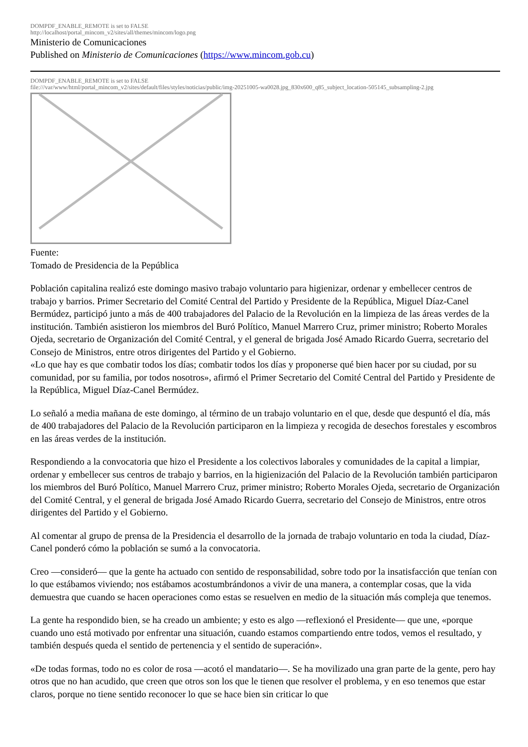DOMPDF_ENABLE_REMOTE is set to FALSE
http://localhost/portal_mincom_v2/sites/all/themes/mincom/logo.png
Ministerio de Comunicaciones
Published on Ministerio de Comunicaciones (https://www.mincom.gob.cu)
DOMPDF_ENABLE_REMOTE is set to FALSE
file:///var/www/html/portal_mincom_v2/sites/default/files/styles/noticias/public/img-20251005-wa0028.jpg_830x600_q85_subject_location-505145_subsampling-2.jpg
Fuente:
Tomado de Presidencia de la Pepública
Población capitalina realizó este domingo masivo trabajo voluntario para higienizar, ordenar y embellecer centros de trabajo y barrios. Primer Secretario del Comité Central del Partido y Presidente de la República, Miguel Díaz-Canel Bermúdez, participó junto a más de 400 trabajadores del Palacio de la Revolución en la limpieza de las áreas verdes de la institución. También asistieron los miembros del Buró Político, Manuel Marrero Cruz, primer ministro; Roberto Morales Ojeda, secretario de Organización del Comité Central, y el general de brigada José Amado Ricardo Guerra, secretario del Consejo de Ministros, entre otros dirigentes del Partido y el Gobierno.
«Lo que hay es que combatir todos los días; combatir todos los días y proponerse qué bien hacer por su ciudad, por su comunidad, por su familia, por todos nosotros», afirmó el Primer Secretario del Comité Central del Partido y Presidente de la República, Miguel Díaz-Canel Bermúdez.
Lo señaló a media mañana de este domingo, al término de un trabajo voluntario en el que, desde que despuntó el día, más de 400 trabajadores del Palacio de la Revolución participaron en la limpieza y recogida de desechos forestales y escombros en las áreas verdes de la institución.
Respondiendo a la convocatoria que hizo el Presidente a los colectivos laborales y comunidades de la capital a limpiar, ordenar y embellecer sus centros de trabajo y barrios, en la higienización del Palacio de la Revolución también participaron los miembros del Buró Político, Manuel Marrero Cruz, primer ministro; Roberto Morales Ojeda, secretario de Organización del Comité Central, y el general de brigada José Amado Ricardo Guerra, secretario del Consejo de Ministros, entre otros dirigentes del Partido y el Gobierno.
Al comentar al grupo de prensa de la Presidencia el desarrollo de la jornada de trabajo voluntario en toda la ciudad, Díaz-Canel ponderó cómo la población se sumó a la convocatoria.
Creo —consideró— que la gente ha actuado con sentido de responsabilidad, sobre todo por la insatisfacción que tenían con lo que estábamos viviendo; nos estábamos acostumbrándonos a vivir de una manera, a contemplar cosas, que la vida demuestra que cuando se hacen operaciones como estas se resuelven en medio de la situación más compleja que tenemos.
La gente ha respondido bien, se ha creado un ambiente; y esto es algo —reflexionó el Presidente— que une, «porque cuando uno está motivado por enfrentar una situación, cuando estamos compartiendo entre todos, vemos el resultado, y también después queda el sentido de pertenencia y el sentido de superación».
«De todas formas, todo no es color de rosa —acotó el mandatario—. Se ha movilizado una gran parte de la gente, pero hay otros que no han acudido, que creen que otros son los que le tienen que resolver el problema, y en eso tenemos que estar claros, porque no tiene sentido reconocer lo que se hace bien sin criticar lo que